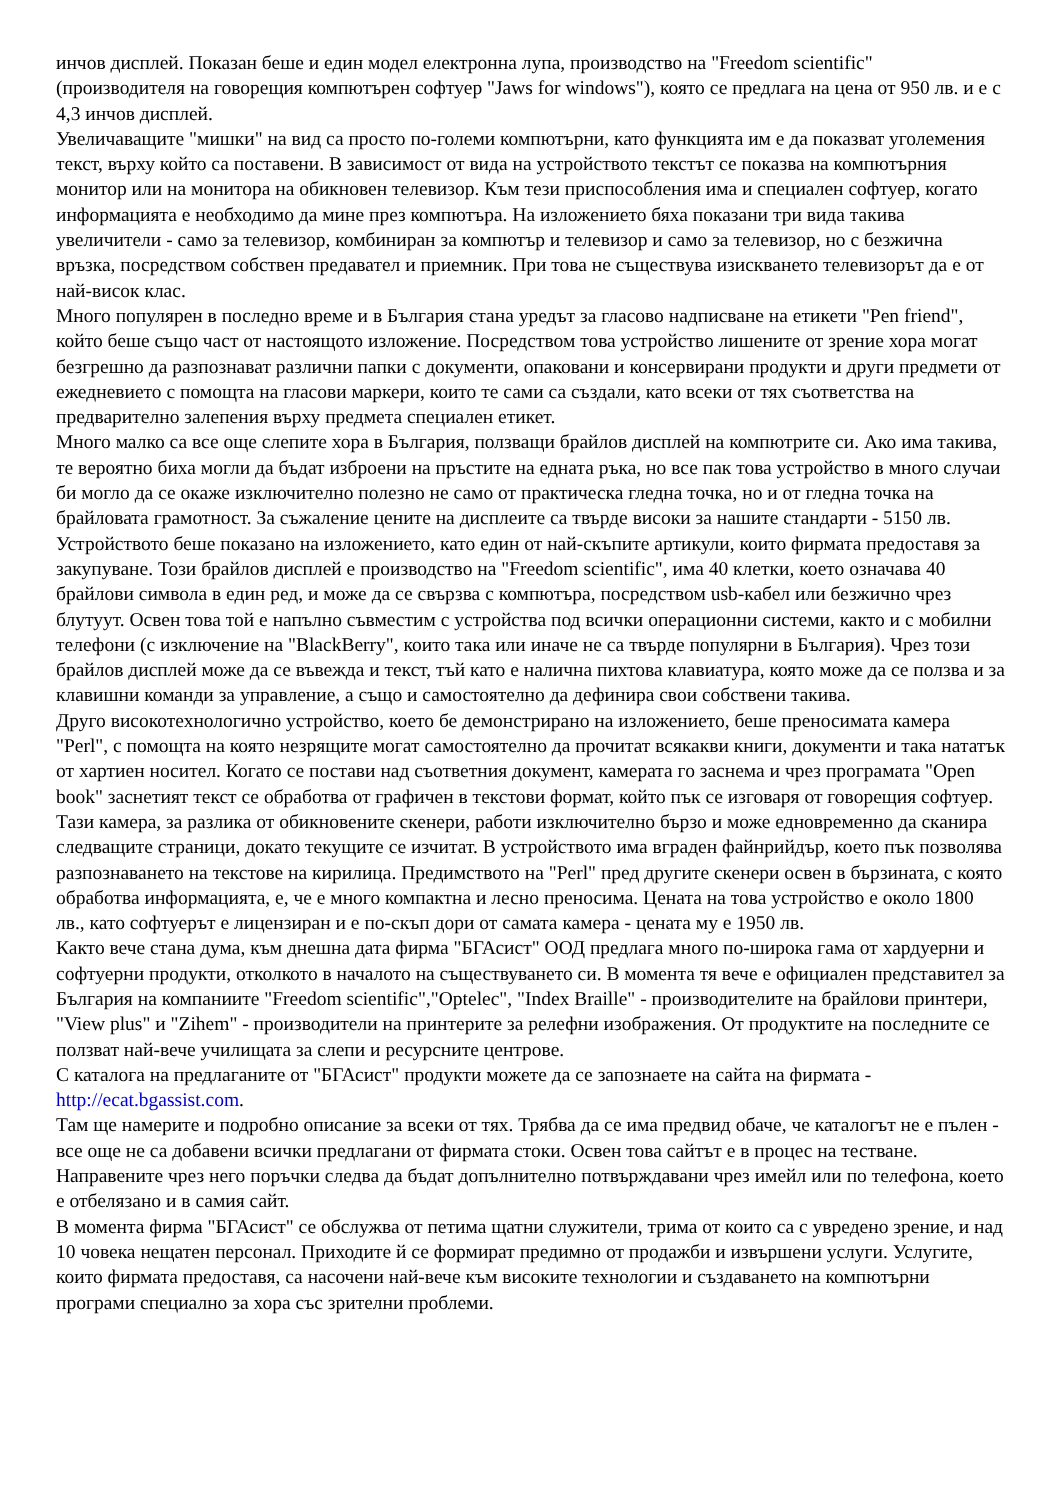инчов дисплей. Показан беше и един модел електронна лупа, производство на "Freedom scientific" (производителя на говорещия компютърен софтуер "Jaws for windows"), която се предлага на цена от 950 лв. и е с 4,3 инчов дисплей.
Увеличаващите "мишки" на вид са просто по-големи компютърни, като функцията им е да показват уголемения текст, върху който са поставени. В зависимост от вида на устройството текстът се показва на компютърния монитор или на монитора на обикновен телевизор. Към тези приспособления има и специален софтуер, когато информацията е необходимо да мине през компютъра. На изложението бяха показани три вида такива увеличители - само за телевизор, комбиниран за компютър и телевизор и само за телевизор, но с безжична връзка, посредством собствен предавател и приемник. При това не съществува изискването телевизорът да е от най-висок клас.
Много популярен в последно време и в България стана уредът за гласово надписване на етикети "Pen friend", който беше също част от настоящото изложение. Посредством това устройство лишените от зрение хора могат безгрешно да разпознават различни папки с документи, опаковани и консервирани продукти и други предмети от ежедневието с помощта на гласови маркери, които те сами са създали, като всеки от тях съответства на предварително залепения върху предмета специален етикет.
Много малко са все още слепите хора в България, ползващи брайлов дисплей на компютрите си. Ако има такива, те вероятно биха могли да бъдат изброени на пръстите на едната ръка, но все пак това устройство в много случаи би могло да се окаже изключително полезно не само от практическа гледна точка, но и от гледна точка на брайловата грамотност. За съжаление цените на дисплеите са твърде високи за нашите стандарти - 5150 лв. Устройството беше показано на изложението, като един от най-скъпите артикули, които фирмата предоставя за закупуване. Този брайлов дисплей е производство на "Freedom scientific", има 40 клетки, което означава 40 брайлови символа в един ред, и може да се свързва с компютъра, посредством usb-кабел или безжично чрез блутуут. Освен това той е напълно съвместим с устройства под всички операционни системи, както и с мобилни телефони (с изключение на "BlackBerry", които така или иначе не са твърде популярни в България). Чрез този брайлов дисплей може да се въвежда и текст, тъй като е налична пихтова клавиатура, която може да се ползва и за клавишни команди за управление, а също и самостоятелно да дефинира свои собствени такива.
Друго високотехнологично устройство, което бе демонстрирано на изложението, беше преносимата камера "Perl", с помощта на която незрящите могат самостоятелно да прочитат всякакви книги, документи и така нататък от хартиен носител. Когато се постави над съответния документ, камерата го заснема и чрез програмата "Open book" заснетият текст се обработва от графичен в текстови формат, който пък се изговаря от говорещия софтуер. Тази камера, за разлика от обикновените скенери, работи изключително бързо и може едновременно да сканира следващите страници, докато текущите се изчитат. В устройството има вграден файнрийдър, което пък позволява разпознаването на текстове на кирилица. Предимството на "Perl" пред другите скенери освен в бързината, с която обработва информацията, е, че е много компактна и лесно преносима. Цената на това устройство е около 1800 лв., като софтуерът е лицензиран и е по-скъп дори от самата камера - цената му е 1950 лв.
Както вече стана дума, към днешна дата фирма "БГАсист" ООД предлага много по-широка гама от хардуерни и софтуерни продукти, отколкото в началото на съществуването си. В момента тя вече е официален представител за България на компаниите "Freedom scientific","Optelec", "Index Braille" - производителите на брайлови принтери, "View plus" и "Zihem" - производители на принтерите за релефни изображения. От продуктите на последните се ползват най-вече училищата за слепи и ресурсните центрове.
С каталога на предлаганите от "БГАсист" продукти можете да се запознаете на сайта на фирмата - http://ecat.bgassist.com.
Там ще намерите и подробно описание за всеки от тях. Трябва да се има предвид обаче, че каталогът не е пълен - все още не са добавени всички предлагани от фирмата стоки. Освен това сайтът е в процес на тестване. Направените чрез него поръчки следва да бъдат допълнително потвърждавани чрез имейл или по телефона, което е отбелязано и в самия сайт.
В момента фирма "БГАсист" се обслужва от петима щатни служители, трима от които са с увредено зрение, и над 10 човека нещатен персонал. Приходите й се формират предимно от продажби и извършени услуги. Услугите, които фирмата предоставя, са насочени най-вече към високите технологии и създаването на компютърни програми специално за хора със зрителни проблеми.